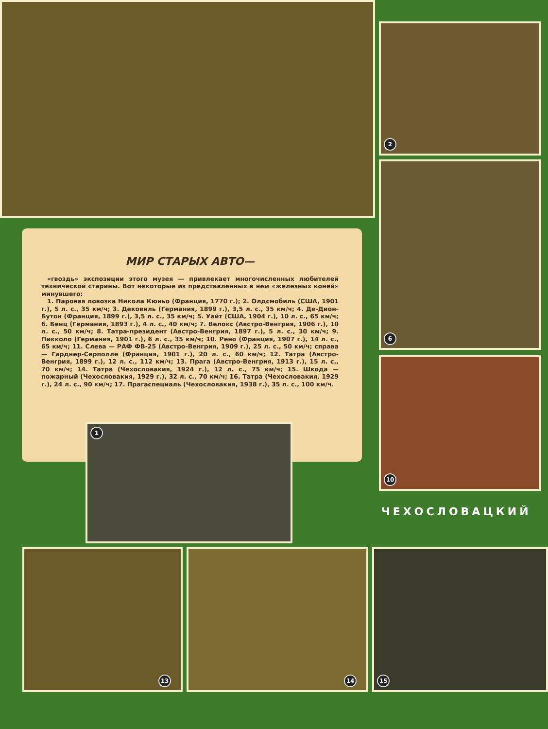2
6
10
МИР СТАРЫХ АВТО—
«гвоздь» экспозиции этого музея — привлекает многочисленных любителей технической старины. Вот некоторые из представленных в нем «железных коней» минувшего:
1. Паровая повозка Никола Кюньо (Франция, 1770 г.); 2. Олдсмобиль (США, 1901 г.), 5 л. с., 35 км/ч; 3. Дековиль (Германия, 1899 г.), 3,5 л. с., 35 км/ч; 4. Де-Дион-Бутон (Франция, 1899 г.), 3,5 л. с., 35 км/ч; 5. Уайт (США, 1904 г.), 10 л. с., 65 км/ч; 6. Бенц (Германия, 1893 г.), 4 л. с., 40 км/ч; 7. Велокс (Австро-Венгрия, 1906 г.), 10 л. с., 50 км/ч; 8. Татра-президент (Австро-Венгрия, 1897 г.), 5 л. с., 30 км/ч; 9. Пикколо (Германия, 1901 г.), 6 л. с., 35 км/ч; 10. Рено (Франция, 1907 г.), 14 л. с., 65 км/ч; 11. Слева — РАФ ФВ-25 (Австро-Венгрия, 1909 г.), 25 л. с., 50 км/ч; справа — Гарднер-Серполле (Франция, 1901 г.), 20 л. с., 60 км/ч; 12. Татра (Австро-Венгрия, 1899 г.), 12 л. с., 112 км/ч; 13. Прага (Австро-Венгрия, 1913 г.), 15 л. с., 70 км/ч; 14. Татра (Чехословакия, 1924 г.), 12 л. с., 75 км/ч; 15. Шкода — пожарный (Чехословакия, 1929 г.), 32 л. с., 70 км/ч; 16. Татра (Чехословакия, 1929 г.), 24 л. с., 90 км/ч; 17. Прагаспециаль (Чехословакия, 1938 г.), 35 л. с., 100 км/ч.
1
ЧЕХОСЛОВАЦКИЙ
13 14 15